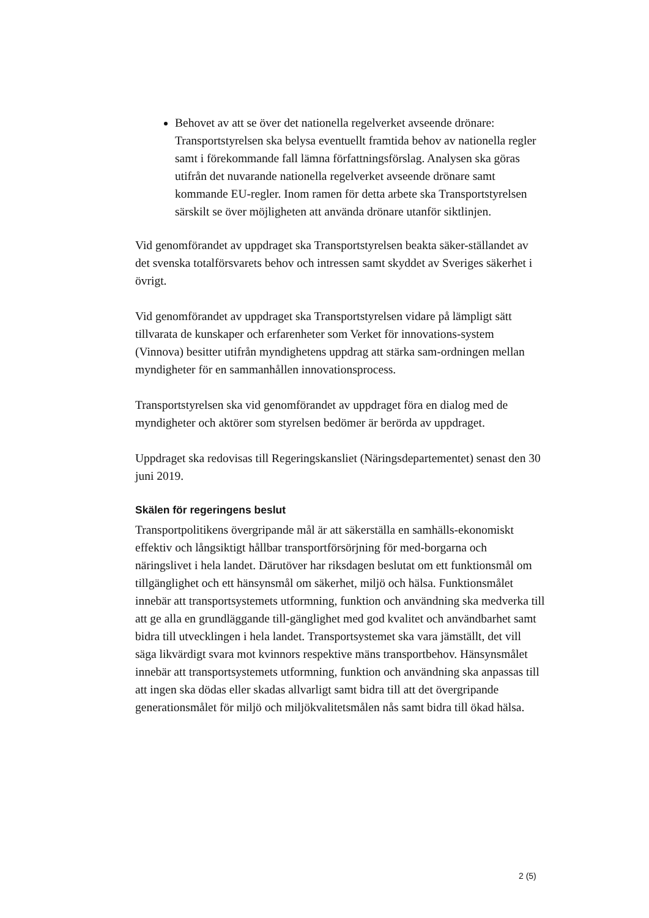Behovet av att se över det nationella regelverket avseende drönare: Transportstyrelsen ska belysa eventuellt framtida behov av nationella regler samt i förekommande fall lämna författningsförslag. Analysen ska göras utifrån det nuvarande nationella regelverket avseende drönare samt kommande EU-regler. Inom ramen för detta arbete ska Transportstyrelsen särskilt se över möjligheten att använda drönare utanför siktlinjen.
Vid genomförandet av uppdraget ska Transportstyrelsen beakta säker-ställandet av det svenska totalförsvarets behov och intressen samt skyddet av Sveriges säkerhet i övrigt.
Vid genomförandet av uppdraget ska Transportstyrelsen vidare på lämpligt sätt tillvarata de kunskaper och erfarenheter som Verket för innovations-system (Vinnova) besitter utifrån myndighetens uppdrag att stärka sam-ordningen mellan myndigheter för en sammanhållen innovationsprocess.
Transportstyrelsen ska vid genomförandet av uppdraget föra en dialog med de myndigheter och aktörer som styrelsen bedömer är berörda av uppdraget.
Uppdraget ska redovisas till Regeringskansliet (Näringsdepartementet) senast den 30 juni 2019.
Skälen för regeringens beslut
Transportpolitikens övergripande mål är att säkerställa en samhälls-ekonomiskt effektiv och långsiktigt hållbar transportförsörjning för med-borgarna och näringslivet i hela landet. Därutöver har riksdagen beslutat om ett funktionsmål om tillgänglighet och ett hänsynsmål om säkerhet, miljö och hälsa. Funktionsmålet innebär att transportsystemets utformning, funktion och användning ska medverka till att ge alla en grundläggande till-gänglighet med god kvalitet och användbarhet samt bidra till utvecklingen i hela landet. Transportsystemet ska vara jämställt, det vill säga likvärdigt svara mot kvinnors respektive mäns transportbehov. Hänsynsmålet innebär att transportsystemets utformning, funktion och användning ska anpassas till att ingen ska dödas eller skadas allvarligt samt bidra till att det övergripande generationsmålet för miljö och miljökvalitetsmålen nås samt bidra till ökad hälsa.
2 (5)